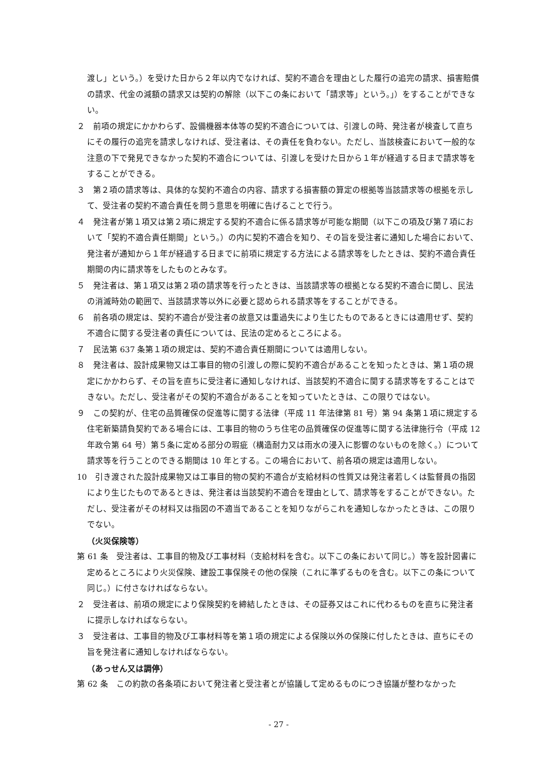渡し」という。）を受けた日から２年以内でなければ、契約不適合を理由とした履行の追完の請求、損害賠償の請求、代金の減額の請求又は契約の解除（以下この条において「請求等」という。」）をすることができない。
２　前項の規定にかかわらず、設備機器本体等の契約不適合については、引渡しの時、発注者が検査して直ちにその履行の追完を請求しなければ、受注者は、その責任を負わない。ただし、当該検査において一般的な注意の下で発見できなかった契約不適合については、引渡しを受けた日から１年が経過する日まで請求等をすることができる。
３　第２項の請求等は、具体的な契約不適合の内容、請求する損害額の算定の根拠等当該請求等の根拠を示して、受注者の契約不適合責任を問う意思を明確に告げることで行う。
４　発注者が第１項又は第２項に規定する契約不適合に係る請求等が可能な期間（以下この項及び第７項において「契約不適合責任期間」という。）の内に契約不適合を知り、その旨を受注者に通知した場合において、発注者が通知から１年が経過する日までに前項に規定する方法による請求等をしたときは、契約不適合責任期間の内に請求等をしたものとみなす。
５　発注者は、第１項又は第２項の請求等を行ったときは、当該請求等の根拠となる契約不適合に関し、民法の消滅時効の範囲で、当該請求等以外に必要と認められる請求等をすることができる。
６　前各項の規定は、契約不適合が受注者の故意又は重過失により生じたものであるときには適用せず、契約不適合に関する受注者の責任については、民法の定めるところによる。
７　民法第 637 条第１項の規定は、契約不適合責任期間については適用しない。
８　発注者は、設計成果物又は工事目的物の引渡しの際に契約不適合があることを知ったときは、第１項の規定にかかわらず、その旨を直ちに受注者に通知しなければ、当該契約不適合に関する請求等をすることはできない。ただし、受注者がその契約不適合があることを知っていたときは、この限りではない。
９　この契約が、住宅の品質確保の促進等に関する法律（平成 11 年法律第 81 号）第 94 条第１項に規定する住宅新築請負契約である場合には、工事目的物のうち住宅の品質確保の促進等に関する法律施行令（平成 12 年政令第 64 号）第５条に定める部分の瑕疵（構造耐力又は雨水の浸入に影響のないものを除く。）について請求等を行うことのできる期間は 10 年とする。この場合において、前各項の規定は適用しない。
10　引き渡された設計成果物又は工事目的物の契約不適合が支給材料の性質又は発注者若しくは監督員の指図により生じたものであるときは、発注者は当該契約不適合を理由として、請求等をすることができない。ただし、受注者がその材料又は指図の不適当であることを知りながらこれを通知しなかったときは、この限りでない。
（火災保険等）
第 61 条　受注者は、工事目的物及び工事材料（支給材料を含む。以下この条において同じ。）等を設計図書に定めるところにより火災保険、建設工事保険その他の保険（これに準ずるものを含む。以下この条について同じ。）に付さなければならない。
２　受注者は、前項の規定により保険契約を締結したときは、その証券又はこれに代わるものを直ちに発注者に提示しなければならない。
３　受注者は、工事目的物及び工事材料等を第１項の規定による保険以外の保険に付したときは、直ちにその旨を発注者に通知しなければならない。
（あっせん又は調停）
第 62 条　この約款の各条項において発注者と受注者とが協議して定めるものにつき協議が整わなかった
- 27 -